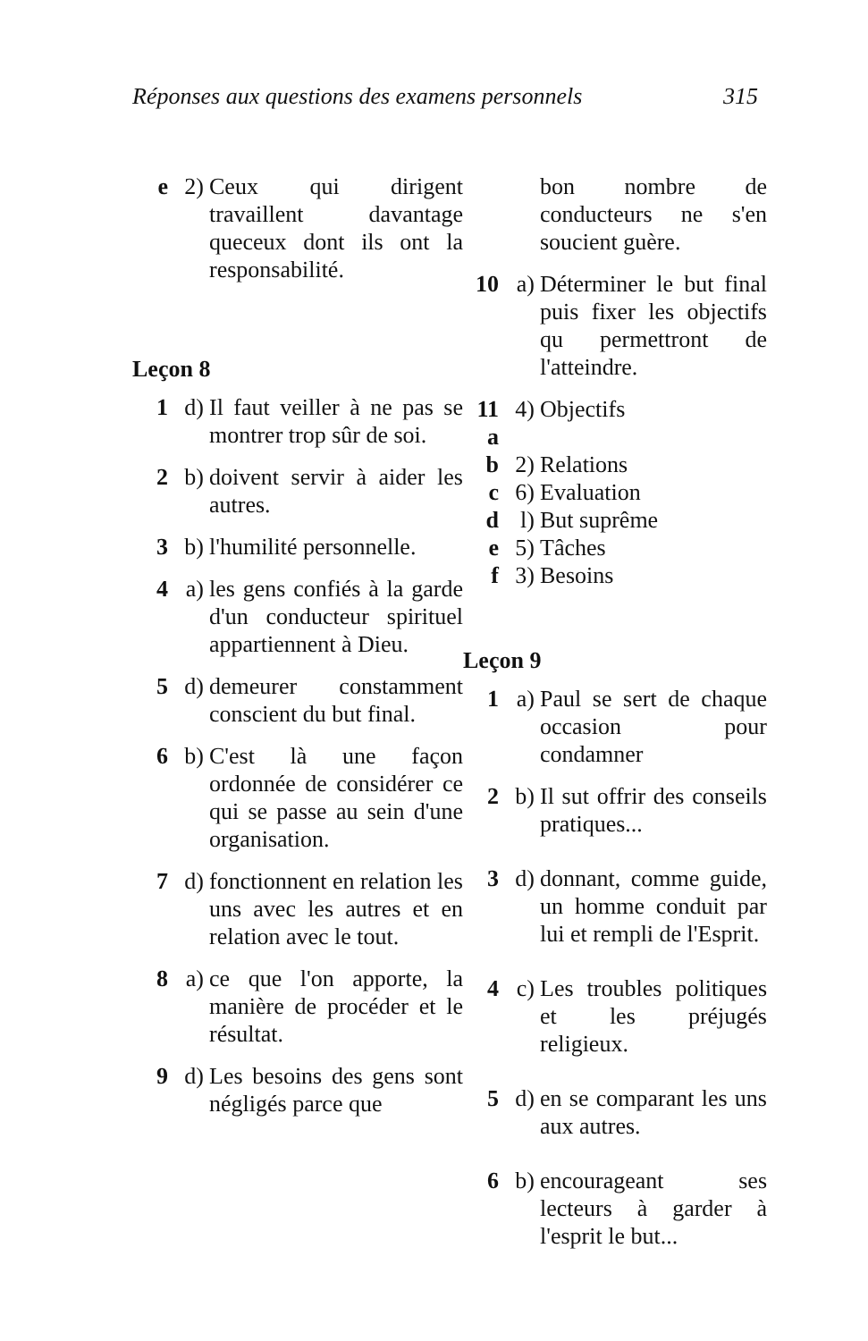Réponses aux questions des examens personnels 315
e 2) Ceux qui dirigent travaillent davantage queceux dont ils ont la responsabilité.
Leçon 8
1 d) Il faut veiller à ne pas se montrer trop sûr de soi.
2 b) doivent servir à aider les autres.
3 b) l'humilité personnelle.
4 a) les gens confiés à la garde d'un conducteur spirituel appartiennent à Dieu.
5 d) demeurer constamment conscient du but final.
6 b) C'est là une façon ordonnée de considérer ce qui se passe au sein d'une organisation.
7 d) fonctionnent en relation les uns avec les autres et en relation avec le tout.
8 a) ce que l'on apporte, la manière de procéder et le résultat.
9 d) Les besoins des gens sont négligés parce que
bon nombre de conducteurs ne s'en soucient guère.
10 a) Déterminer le but final puis fixer les objectifs qu permettront de l'atteindre.
11 a
4) Objectifs
b 2) Relations
c 6) Evaluation
d l) But suprême
e 5) Tâches
f 3) Besoins
Leçon 9
1 a) Paul se sert de chaque occasion pour condamner
2 b) Il sut offrir des conseils pratiques...
3 d) donnant, comme guide, un homme conduit par lui et rempli de l'Esprit.
4 c) Les troubles politiques et les préjugés religieux.
5 d) en se comparant les uns aux autres.
6 b) encourageant ses lecteurs à garder à l'esprit le but...